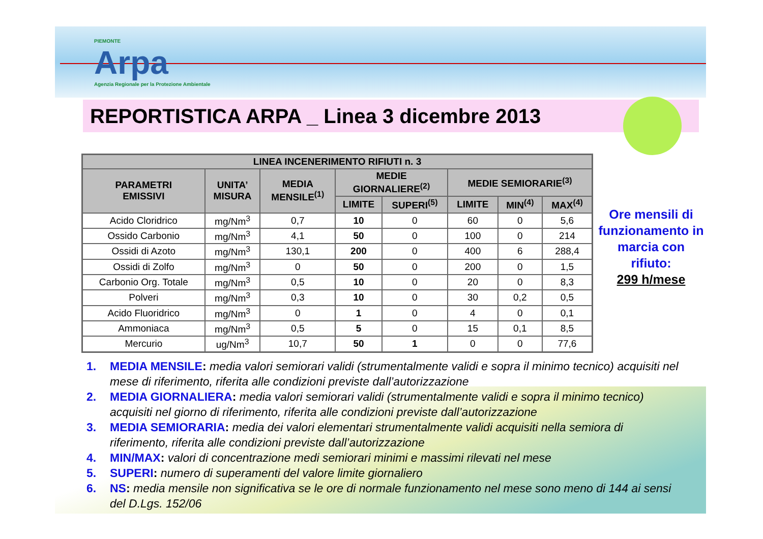PIEMONTE
Arpa
Agenzia Regionale per la Protezione Ambientale
REPORTISTICA ARPA _ Linea 3 dicembre 2013
| LINEA INCENERIMENTO RIFIUTI n. 3 | | | | | | | |
| --- | --- | --- | --- | --- | --- | --- | --- |
| PARAMETRI EMISSIVI | UNITA’ MISURA | MEDIA MENSILE<sup>(1)</sup> | MEDIE GIORNALIERE<sup>(2)</sup> | | MEDIE SEMIORARIE<sup>(3)</sup> | | |
| | | | LIMITE | SUPERI<sup>(5)</sup> | LIMITE | MIN<sup>(4)</sup> | MAX<sup>(4)</sup> |
| Acido Cloridrico | mg/Nm<sup>3</sup> | 0,7 | 10 | 0 | 60 | 0 | 5,6 |
| Ossido Carbonio | mg/Nm<sup>3</sup> | 4,1 | 50 | 0 | 100 | 0 | 214 |
| Ossidi di Azoto | mg/Nm<sup>3</sup> | 130,1 | 200 | 0 | 400 | 6 | 288,4 |
| Ossidi di Zolfo | mg/Nm<sup>3</sup> | 0 | 50 | 0 | 200 | 0 | 1,5 |
| Carbonio Org. Totale | mg/Nm<sup>3</sup> | 0,5 | 10 | 0 | 20 | 0 | 8,3 |
| Polveri | mg/Nm<sup>3</sup> | 0,3 | 10 | 0 | 30 | 0,2 | 0,5 |
| Acido Fluoridrico | mg/Nm<sup>3</sup> | 0 | 1 | 0 | 4 | 0 | 0,1 |
| Ammoniaca | mg/Nm<sup>3</sup> | 0,5 | 5 | 0 | 15 | 0,1 | 8,5 |
| Mercurio | ug/Nm<sup>3</sup> | 10,7 | 50 | 1 | 0 | 0 | 77,6 |
Ore mensili di funzionamento in marcia con rifiuto:
299 h/mese
1. MEDIA MENSILE: media valori semiorari validi (strumentalmente validi e sopra il minimo tecnico) acquisiti nel mese di riferimento, riferita alle condizioni previste dall’autorizzazione
2. MEDIA GIORNALIERA: media valori semiorari validi (strumentalmente validi e sopra il minimo tecnico) acquisiti nel giorno di riferimento, riferita alle condizioni previste dall’autorizzazione
3. MEDIA SEMIORARIA: media dei valori elementari strumentalmente validi acquisiti nella semiora di riferimento, riferita alle condizioni previste dall’autorizzazione
4. MIN/MAX: valori di concentrazione medi semiorari minimi e massimi rilevati nel mese
5. SUPERI: numero di superamenti del valore limite giornaliero
6. NS: media mensile non significativa se le ore di normale funzionamento nel mese sono meno di 144 ai sensi del D.Lgs. 152/06